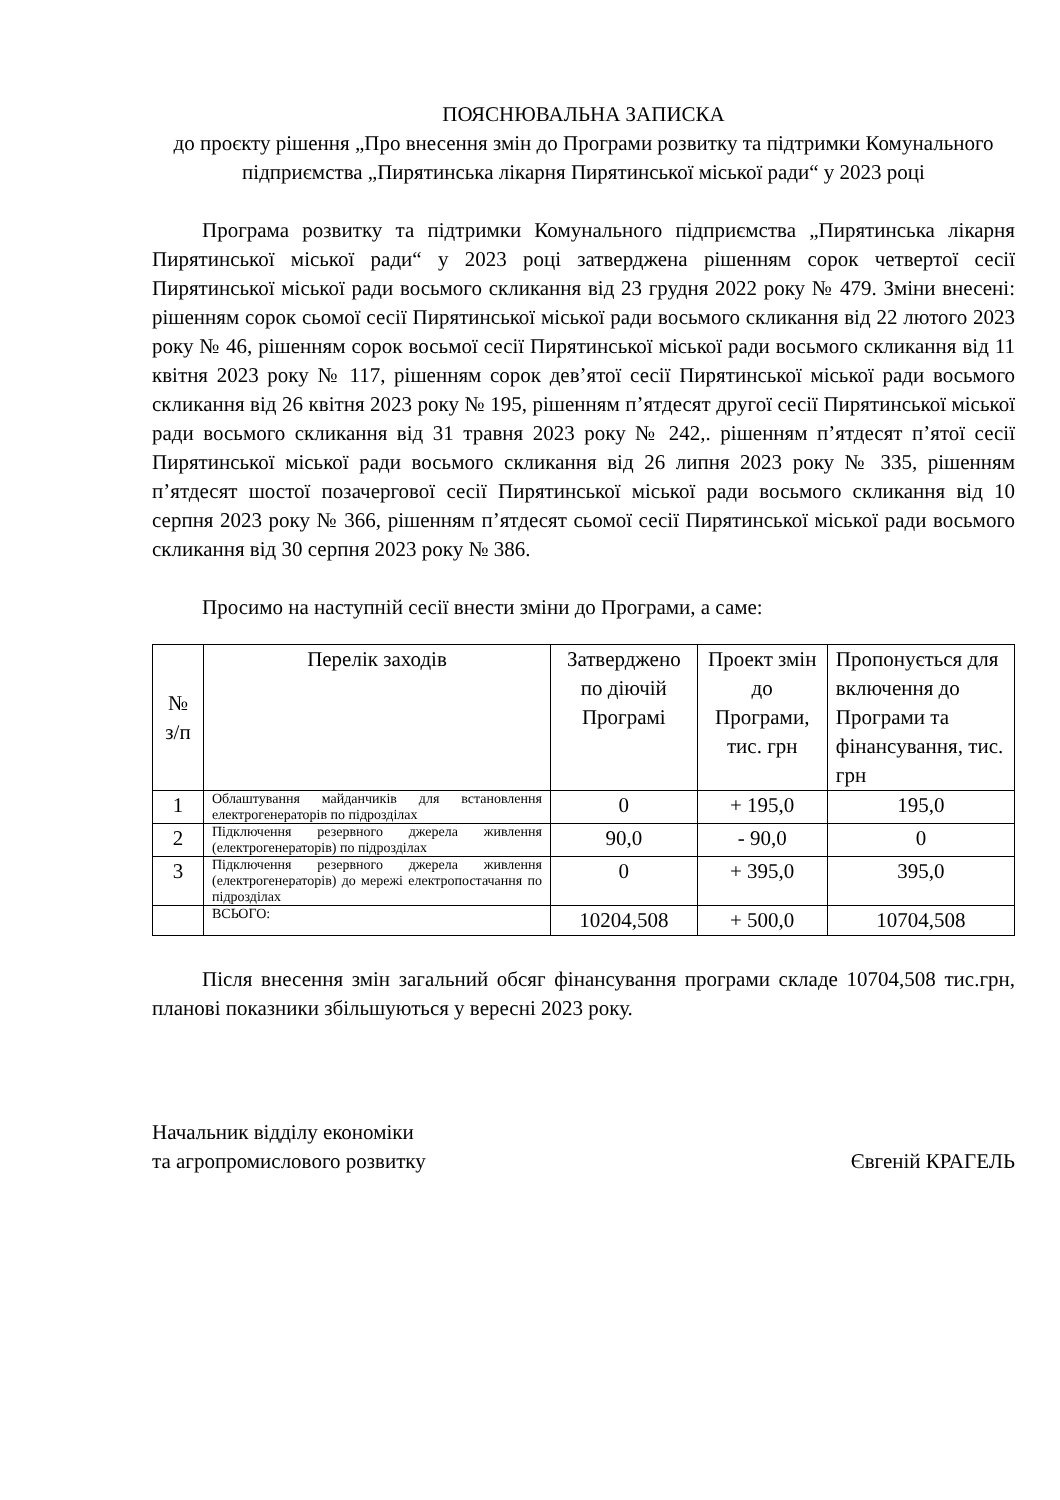ПОЯСНЮВАЛЬНА ЗАПИСКА
до проєкту рішення „Про внесення змін до Програми розвитку та підтримки Комунального підприємства „Пирятинська лікарня Пирятинської міської ради“ у 2023 році
Програма розвитку та підтримки Комунального підприємства „Пирятинська лікарня Пирятинської міської ради“ у 2023 році затверджена рішенням сорок четвертої сесії Пирятинської міської ради восьмого скликання від 23 грудня 2022 року № 479. Зміни внесені: рішенням сорок сьомої сесії Пирятинської міської ради восьмого скликання від 22 лютого 2023 року № 46, рішенням сорок восьмої сесії Пирятинської міської ради восьмого скликання від 11 квітня 2023 року № 117, рішенням сорок дев’ятої сесії Пирятинської міської ради восьмого скликання від 26 квітня 2023 року № 195, рішенням п’ятдесят другої сесії Пирятинської міської ради восьмого скликання від 31 травня 2023 року № 242,. рішенням п’ятдесят п’ятої сесії Пирятинської міської ради восьмого скликання від 26 липня 2023 року № 335, рішенням п’ятдесят шостої позачергової сесії Пирятинської міської ради восьмого скликання від 10 серпня 2023 року № 366, рішенням п’ятдесят сьомої сесії Пирятинської міської ради восьмого скликання від 30 серпня 2023 року № 386.
Просимо на наступній сесії внести зміни до Програми, а саме:
| № з/п | Перелік заходів | Затверджено по діючій Програмі | Проект змін до Програми, тис. грн | Пропонується для включення до Програми та фінансування, тис. грн |
| --- | --- | --- | --- | --- |
| 1 | Облаштування майданчиків для встановлення електрогенераторів по підрозділах | 0 | + 195,0 | 195,0 |
| 2 | Підключення резервного джерела живлення (електрогенераторів) по підрозділах | 90,0 | - 90,0 | 0 |
| 3 | Підключення резервного джерела живлення (електрогенераторів) до мережі електропостачання по підрозділах | 0 | + 395,0 | 395,0 |
| | ВСЬОГО: | 10204,508 | + 500,0 | 10704,508 |
Після внесення змін загальний обсяг фінансування програми складе 10704,508 тис.грн, планові показники збільшуються у вересні 2023 року.
Начальник відділу економіки
та агропромислового розвитку
Євгеній КРАГЕЛЬ